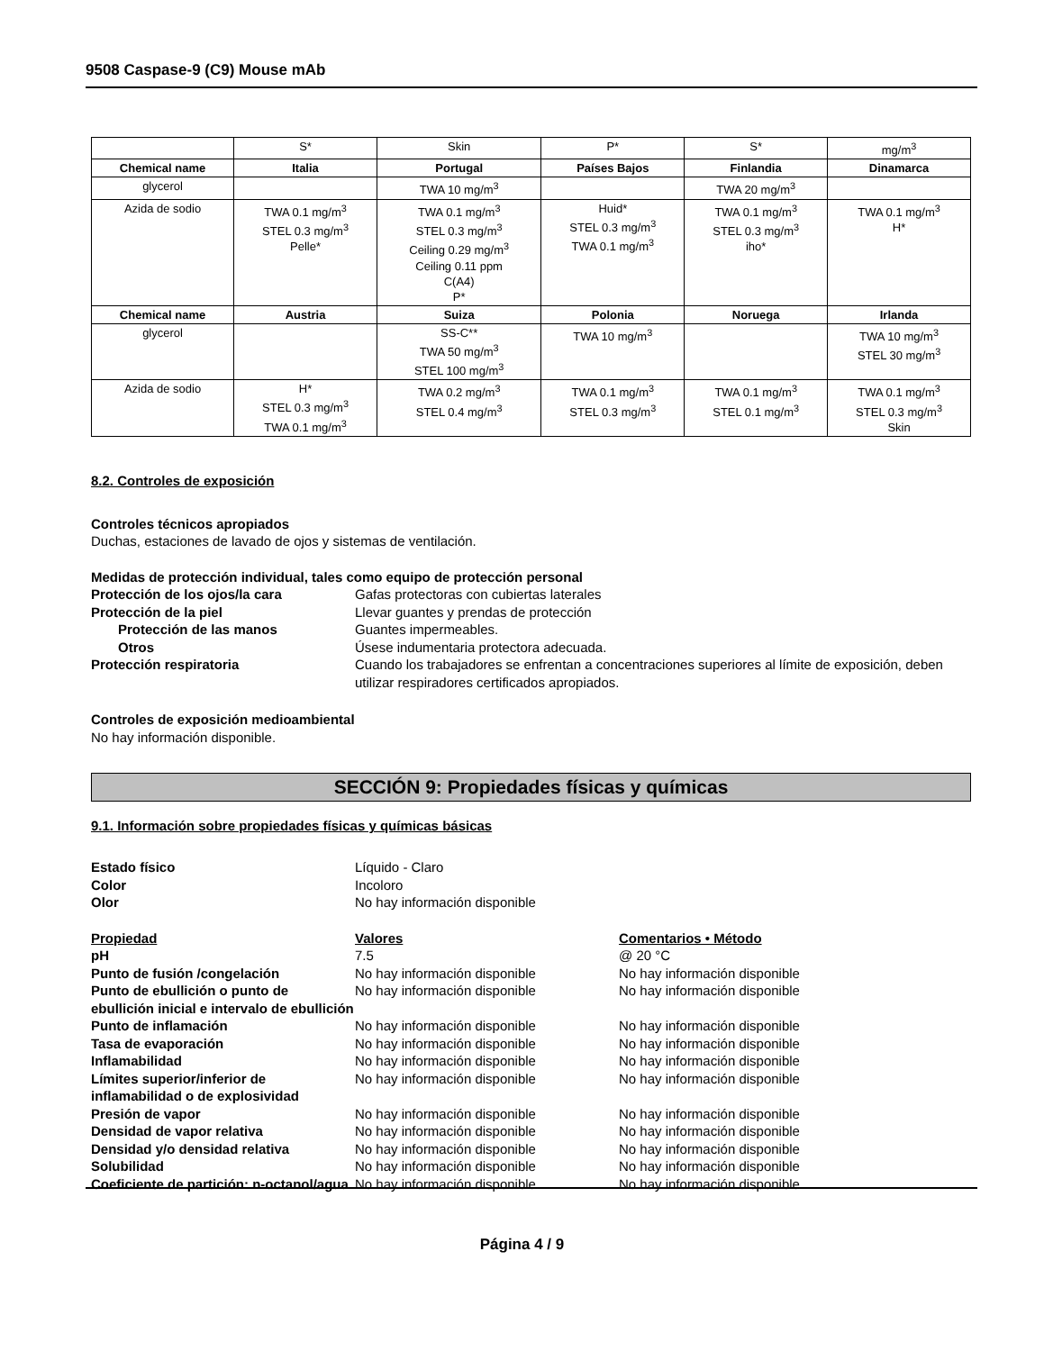9508 Caspase-9 (C9) Mouse mAb
| | S* | Skin | P* | S* | mg/m<sup>3</sup> |
| Chemical name | Italia | Portugal | Países Bajos | Finlandia | Dinamarca |
| glycerol | | TWA 10 mg/m<sup>3</sup> | | TWA 20 mg/m<sup>3</sup> | |
| Azida de sodio | TWA 0.1 mg/m<sup>3</sup> STEL 0.3 mg/m<sup>3</sup> Pelle* | TWA 0.1 mg/m<sup>3</sup> STEL 0.3 mg/m<sup>3</sup> Ceiling 0.29 mg/m<sup>3</sup> Ceiling 0.11 ppm C(A4) P* | Huid* STEL 0.3 mg/m<sup>3</sup> TWA 0.1 mg/m<sup>3</sup> | TWA 0.1 mg/m<sup>3</sup> STEL 0.3 mg/m<sup>3</sup> iho* | TWA 0.1 mg/m<sup>3</sup> H* |
| Chemical name | Austria | Suiza | Polonia | Noruega | Irlanda |
| glycerol | | SS-C** TWA 50 mg/m<sup>3</sup> STEL 100 mg/m<sup>3</sup> | TWA 10 mg/m<sup>3</sup> | | TWA 10 mg/m<sup>3</sup> STEL 30 mg/m<sup>3</sup> |
| Azida de sodio | H* STEL 0.3 mg/m<sup>3</sup> TWA 0.1 mg/m<sup>3</sup> | TWA 0.2 mg/m<sup>3</sup> STEL 0.4 mg/m<sup>3</sup> | TWA 0.1 mg/m<sup>3</sup> STEL 0.3 mg/m<sup>3</sup> | TWA 0.1 mg/m<sup>3</sup> STEL 0.1 mg/m<sup>3</sup> | TWA 0.1 mg/m<sup>3</sup> STEL 0.3 mg/m<sup>3</sup> Skin |
8.2. Controles de exposición
Controles técnicos apropiados
Duchas, estaciones de lavado de ojos y sistemas de ventilación.
Medidas de protección individual, tales como equipo de protección personal
Protección de los ojos/la cara Gafas protectoras con cubiertas laterales Protección de la piel Llevar guantes y prendas de protección Protección de las manos Guantes impermeables. Otros Úsese indumentaria protectora adecuada. Protección respiratoria Cuando los trabajadores se enfrentan a concentraciones superiores al límite de exposición, deben utilizar respiradores certificados apropiados.
Controles de exposición medioambiental
No hay información disponible.
SECCIÓN 9: Propiedades físicas y químicas
9.1. Información sobre propiedades físicas y químicas básicas
Estado físico Líquido - Claro Color Incoloro Olor No hay información disponible
Propiedad Valores Comentarios • Método pH 7.5 @ 20 °C Punto de fusión /congelación No hay información disponible No hay información disponible Punto de ebullición o punto de ebullición inicial e intervalo de ebullición No hay información disponible No hay información disponible Punto de inflamación No hay información disponible No hay información disponible Tasa de evaporación No hay información disponible No hay información disponible Inflamabilidad No hay información disponible No hay información disponible Límites superior/inferior de inflamabilidad o de explosividad No hay información disponible No hay información disponible Presión de vapor No hay información disponible No hay información disponible Densidad de vapor relativa No hay información disponible No hay información disponible Densidad y/o densidad relativa No hay información disponible No hay información disponible Solubilidad No hay información disponible No hay información disponible Coeficiente de partición: n-octanol/agua No hay información disponible No hay información disponible
Página 4 / 9